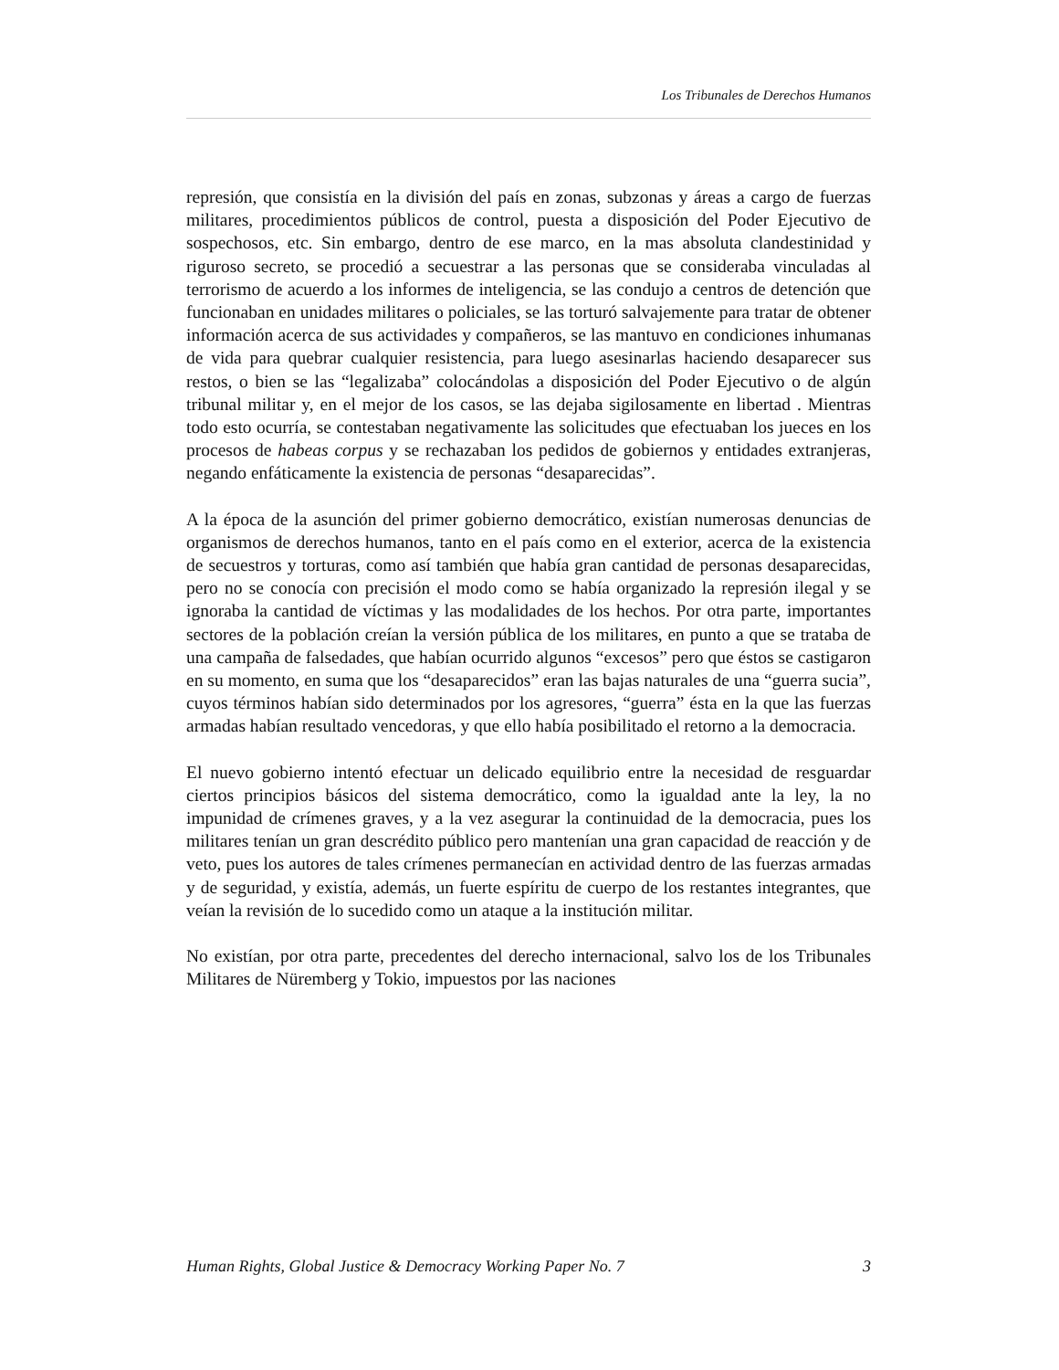Los Tribunales de Derechos Humanos
represión, que consistía en la división del país en zonas, subzonas y áreas a cargo de fuerzas militares, procedimientos públicos de control, puesta a disposición del Poder Ejecutivo de sospechosos, etc. Sin embargo, dentro de ese marco, en la mas absoluta clandestinidad y riguroso secreto, se procedió a secuestrar a las personas que se consideraba vinculadas al terrorismo de acuerdo a los informes de inteligencia, se las condujo a centros de detención que funcionaban en unidades militares o policiales, se las torturó salvajemente para tratar de obtener información acerca de sus actividades y compañeros, se las mantuvo en condiciones inhumanas de vida para quebrar cualquier resistencia, para luego asesinarlas haciendo desaparecer sus restos, o bien se las “legalizaba” colocándolas a disposición del Poder Ejecutivo o de algún tribunal militar y, en el mejor de los casos, se las dejaba sigilosamente en libertad . Mientras todo esto ocurría, se contestaban negativamente las solicitudes que efectuaban los jueces en los procesos de habeas corpus y se rechazaban los pedidos de gobiernos y entidades extranjeras, negando enfáticamente la existencia de personas “desaparecidas”.
A la época de la asunción del primer gobierno democrático, existían numerosas denuncias de organismos de derechos humanos, tanto en el país como en el exterior, acerca de la existencia de secuestros y torturas, como así también que había gran cantidad de personas desaparecidas, pero no se conocía con precisión el modo como se había organizado la represión ilegal y se ignoraba la cantidad de víctimas y las modalidades de los hechos. Por otra parte, importantes sectores de la población creían la versión pública de los militares, en punto a que se trataba de una campaña de falsedades, que habían ocurrido algunos “excesos” pero que éstos se castigaron en su momento, en suma que los “desaparecidos” eran las bajas naturales de una “guerra sucia”, cuyos términos habían sido determinados por los agresores, “guerra” ésta en la que las fuerzas armadas habían resultado vencedoras, y que ello había posibilitado el retorno a la democracia.
El nuevo gobierno intentó efectuar un delicado equilibrio entre la necesidad de resguardar ciertos principios básicos del sistema democrático, como la igualdad ante la ley, la no impunidad de crímenes graves, y a la vez asegurar la continuidad de la democracia, pues los militares tenían un gran descrédito público pero mantenían una gran capacidad de reacción y de veto, pues los autores de tales crímenes permanecían en actividad dentro de las fuerzas armadas y de seguridad, y existía, además, un fuerte espíritu de cuerpo de los restantes integrantes, que veían la revisión de lo sucedido como un ataque a la institución militar.
No existían, por otra parte, precedentes del derecho internacional, salvo los de los Tribunales Militares de Nüremberg y Tokio, impuestos por las naciones
Human Rights, Global Justice & Democracy Working Paper No. 7 3